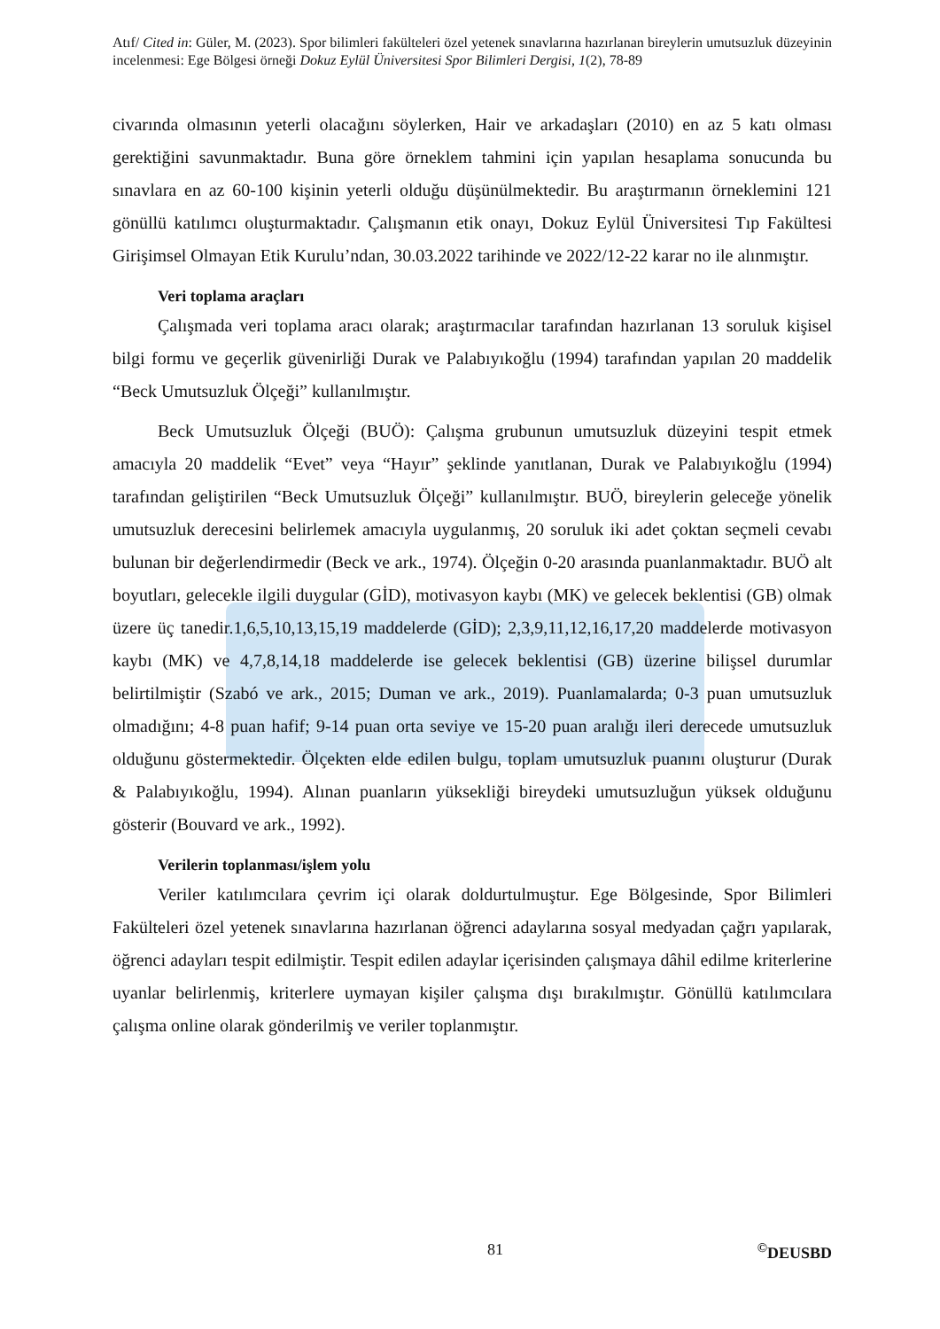Atıf/ Cited in: Güler, M. (2023). Spor bilimleri fakülteleri özel yetenek sınavlarına hazırlanan bireylerin umutsuzluk düzeyinin incelenmesi: Ege Bölgesi örneği Dokuz Eylül Üniversitesi Spor Bilimleri Dergisi, 1(2), 78-89
civarında olmasının yeterli olacağını söylerken, Hair ve arkadaşları (2010) en az 5 katı olması gerektiğini savunmaktadır. Buna göre örneklem tahmini için yapılan hesaplama sonucunda bu sınavlara en az 60-100 kişinin yeterli olduğu düşünülmektedir. Bu araştırmanın örneklemini 121 gönüllü katılımcı oluşturmaktadır. Çalışmanın etik onayı, Dokuz Eylül Üniversitesi Tıp Fakültesi Girişimsel Olmayan Etik Kurulu’ndan, 30.03.2022 tarihinde ve 2022/12-22 karar no ile alınmıştır.
Veri toplama araçları
Çalışmada veri toplama aracı olarak; araştırmacılar tarafından hazırlanan 13 soruluk kişisel bilgi formu ve geçerlik güvenirliği Durak ve Palabıyıkoğlu (1994) tarafından yapılan 20 maddelik “Beck Umutsuzluk Ölçeği” kullanılmıştır.
Beck Umutsuzluk Ölçeği (BUÖ): Çalışma grubunun umutsuzluk düzeyini tespit etmek amacıyla 20 maddelik “Evet” veya “Hayır” şeklinde yanıtlanan, Durak ve Palabıyıkoğlu (1994) tarafından geliştirilen “Beck Umutsuzluk Ölçeği” kullanılmıştır. BUÖ, bireylerin geleceğe yönelik umutsuzluk derecesini belirlemek amacıyla uygulanmış, 20 soruluk iki adet çoktan seçmeli cevabı bulunan bir değerlendirmedir (Beck ve ark., 1974). Ölçeğin 0-20 arasında puanlanmaktadır. BUÖ alt boyutları, gelecekle ilgili duygular (GİD), motivasyon kaybı (MK) ve gelecek beklentisi (GB) olmak üzere üç tanedir.1,6,5,10,13,15,19 maddelerde (GİD); 2,3,9,11,12,16,17,20 maddelerde motivasyon kaybı (MK) ve 4,7,8,14,18 maddelerde ise gelecek beklentisi (GB) üzerine bilişsel durumlar belirtilmiştir (Szabó ve ark., 2015; Duman ve ark., 2019). Puanlamalarda; 0-3 puan umutsuzluk olmadığını; 4-8 puan hafif; 9-14 puan orta seviye ve 15-20 puan aralığı ileri derecede umutsuzluk olduğunu göstermektedir. Ölçekten elde edilen bulgu, toplam umutsuzluk puanını oluşturur (Durak & Palabıyıkoğlu, 1994). Alınan puanların yüksekliği bireydeki umutsuzluğun yüksek olduğunu gösterir (Bouvard ve ark., 1992).
Verilerin toplanması/işlem yolu
Veriler katılımcılara çevrim içi olarak doldurtulmuştur. Ege Bölgesinde, Spor Bilimleri Fakülteleri özel yetenek sınavlarına hazırlanan öğrenci adaylarına sosyal medyadan çağrı yapılarak, öğrenci adayları tespit edilmiştir. Tespit edilen adaylar içerisinden çalışmaya dâhil edilme kriterlerine uyanlar belirlenmiş, kriterlere uymayan kişiler çalışma dışı bırakılmıştır. Gönüllü katılımcılara çalışma online olarak gönderilmiş ve veriler toplanmıştır.
81 <sup>©</sup>DEUSBD